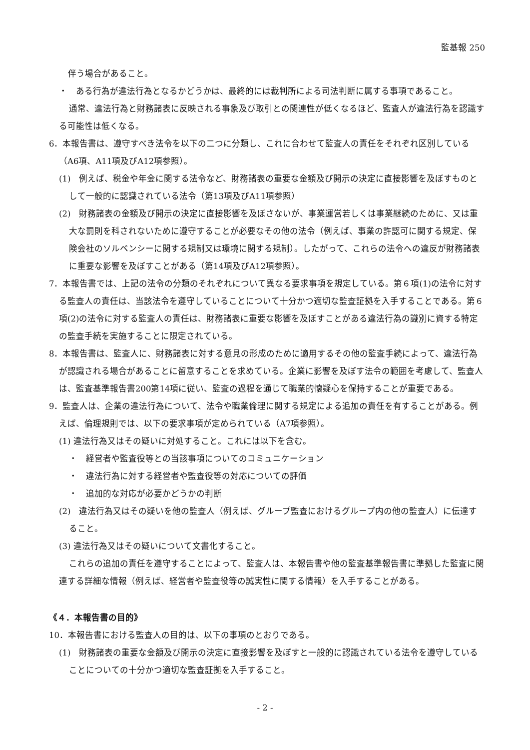監基報 250
伴う場合があること。
・　ある行為が違法行為となるかどうかは、最終的には裁判所による司法判断に属する事項であること。
通常、違法行為と財務諸表に反映される事象及び取引との関連性が低くなるほど、監査人が違法行為を認識する可能性は低くなる。
6．本報告書は、遵守すべき法令を以下の二つに分類し、これに合わせて監査人の責任をそれぞれ区別している（A6項、A11項及びA12項参照）。
(1)　例えば、税金や年金に関する法令など、財務諸表の重要な金額及び開示の決定に直接影響を及ぼすものとして一般的に認識されている法令（第13項及びA11項参照）
(2)　財務諸表の金額及び開示の決定に直接影響を及ぼさないが、事業運営若しくは事業継続のために、又は重大な罰則を科されないために遵守することが必要なその他の法令（例えば、事業の許認可に関する規定、保険会社のソルベンシーに関する規制又は環境に関する規制）。したがって、これらの法令への違反が財務諸表に重要な影響を及ぼすことがある（第14項及びA12項参照）。
7．本報告書では、上記の法令の分類のそれぞれについて異なる要求事項を規定している。第６項(1)の法令に対する監査人の責任は、当該法令を遵守していることについて十分かつ適切な監査証拠を入手することである。第６項(2)の法令に対する監査人の責任は、財務諸表に重要な影響を及ぼすことがある違法行為の識別に資する特定の監査手続を実施することに限定されている。
8．本報告書は、監査人に、財務諸表に対する意見の形成のために適用するその他の監査手続によって、違法行為が認識される場合があることに留意することを求めている。企業に影響を及ぼす法令の範囲を考慮して、監査人は、監査基準報告書200第14項に従い、監査の過程を通じて職業的懐疑心を保持することが重要である。
9．監査人は、企業の違法行為について、法令や職業倫理に関する規定による追加の責任を有することがある。例えば、倫理規則では、以下の要求事項が定められている（A7項参照）。
(1) 違法行為又はその疑いに対処すること。これには以下を含む。
・　経営者や監査役等との当該事項についてのコミュニケーション
・　違法行為に対する経営者や監査役等の対応についての評価
・　追加的な対応が必要かどうかの判断
(2)　違法行為又はその疑いを他の監査人（例えば、グループ監査におけるグループ内の他の監査人）に伝達すること。
(3) 違法行為又はその疑いについて文書化すること。
これらの追加の責任を遵守することによって、監査人は、本報告書や他の監査基準報告書に準拠した監査に関連する詳細な情報（例えば、経営者や監査役等の誠実性に関する情報）を入手することがある。
《４．本報告書の目的》
10．本報告書における監査人の目的は、以下の事項のとおりである。
(1)　財務諸表の重要な金額及び開示の決定に直接影響を及ぼすと一般的に認識されている法令を遵守していることについての十分かつ適切な監査証拠を入手すること。
- 2 -